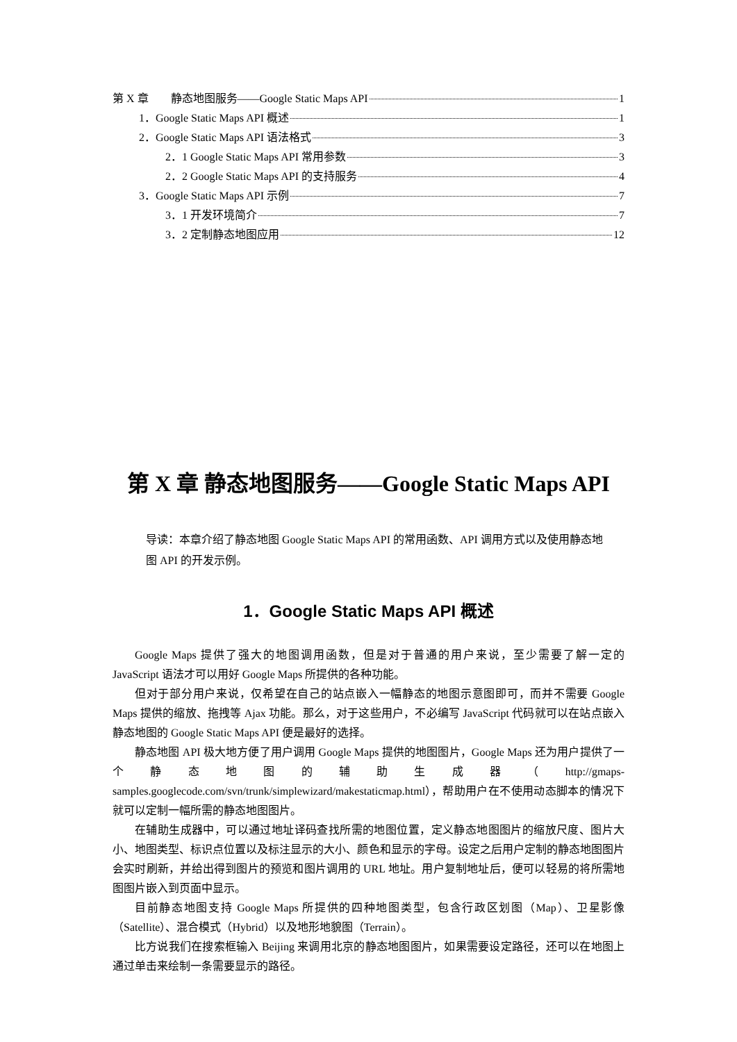第 X 章　　静态地图服务——Google Static Maps API 1
1．Google Static Maps API 概述 1
2．Google Static Maps API 语法格式 3
2．1 Google Static Maps API 常用参数 3
2．2 Google Static Maps API 的支持服务 4
3．Google Static Maps API 示例 7
3．1 开发环境简介 7
3．2 定制静态地图应用 12
第 X 章 静态地图服务——Google Static Maps API
导读：本章介绍了静态地图 Google Static Maps API 的常用函数、API 调用方式以及使用静态地图 API 的开发示例。
1．Google Static Maps API 概述
Google Maps 提供了强大的地图调用函数，但是对于普通的用户来说，至少需要了解一定的 JavaScript 语法才可以用好 Google Maps 所提供的各种功能。
但对于部分用户来说，仅希望在自己的站点嵌入一幅静态的地图示意图即可，而并不需要 Google Maps 提供的缩放、拖拽等 Ajax 功能。那么，对于这些用户，不必编写 JavaScript 代码就可以在站点嵌入静态地图的 Google Static Maps API 便是最好的选择。
静态地图 API 极大地方便了用户调用 Google Maps 提供的地图图片，Google Maps 还为用户提供了一个静态地图的辅助生成器（http://gmaps-samples.googlecode.com/svn/trunk/simplewizard/makestaticmap.html），帮助用户在不使用动态脚本的情况下就可以定制一幅所需的静态地图图片。
在辅助生成器中，可以通过地址译码查找所需的地图位置，定义静态地图图片的缩放尺度、图片大小、地图类型、标识点位置以及标注显示的大小、颜色和显示的字母。设定之后用户定制的静态地图图片会实时刷新，并给出得到图片的预览和图片调用的 URL 地址。用户复制地址后，便可以轻易的将所需地图图片嵌入到页面中显示。
目前静态地图支持 Google Maps 所提供的四种地图类型，包含行政区划图（Map）、卫星影像（Satellite）、混合模式（Hybrid）以及地形地貌图（Terrain）。
比方说我们在搜索框输入 Beijing 来调用北京的静态地图图片，如果需要设定路径，还可以在地图上通过单击来绘制一条需要显示的路径。